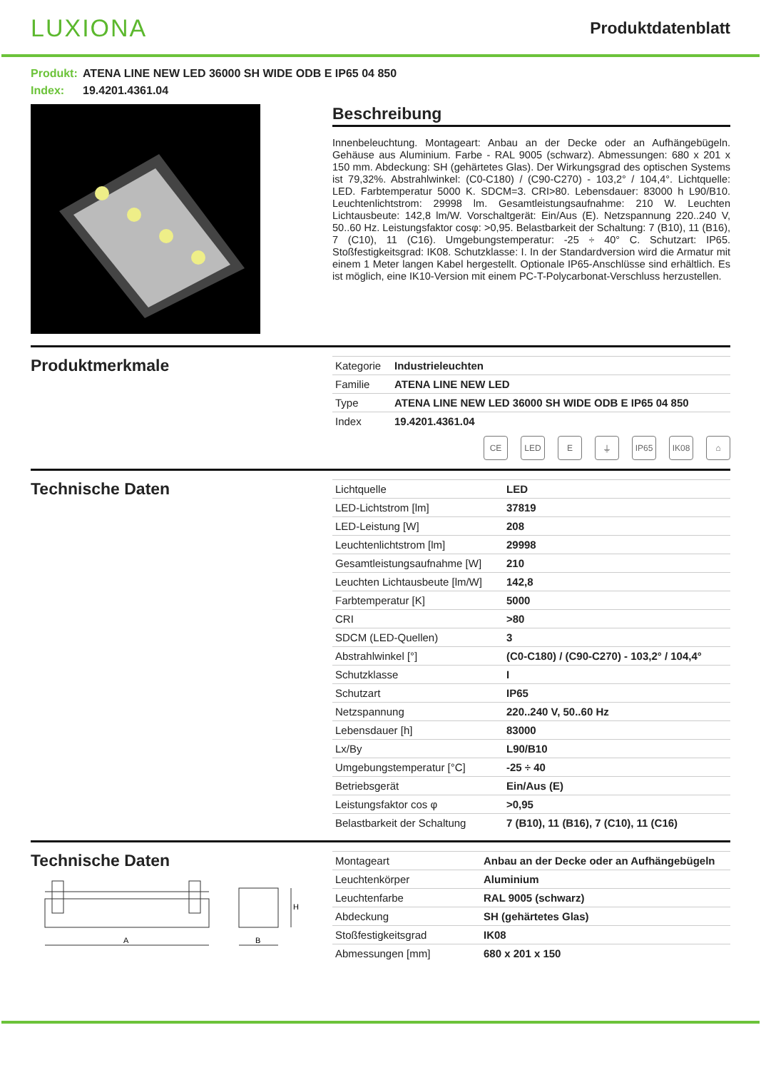LUXIONA
Produktdatenblatt
Produkt: ATENA LINE NEW LED 36000 SH WIDE ODB E IP65 04 850
Index: 19.4201.4361.04
Beschreibung
Innenbeleuchtung. Montageart: Anbau an der Decke oder an Aufhängebügeln. Gehäuse aus Aluminium. Farbe - RAL 9005 (schwarz). Abmessungen: 680 x 201 x 150 mm. Abdeckung: SH (gehärtetes Glas). Der Wirkungsgrad des optischen Systems ist 79,32%. Abstrahlwinkel: (C0-C180) / (C90-C270) - 103,2° / 104,4°. Lichtquelle: LED. Farbtemperatur 5000 K. SDCM=3. CRI>80. Lebensdauer: 83000 h L90/B10. Leuchtenlichtstrom: 29998 lm. Gesamtleistungsaufnahme: 210 W. Leuchten Lichtausbeute: 142,8 lm/W. Vorschaltgerät: Ein/Aus (E). Netzspannung 220..240 V, 50..60 Hz. Leistungsfaktor cosφ: >0,95. Belastbarkeit der Schaltung: 7 (B10), 11 (B16), 7 (C10), 11 (C16). Umgebungstemperatur: -25 ÷ 40° C. Schutzart: IP65. Stoßfestigkeitsgrad: IK08. Schutzklasse: I. In der Standardversion wird die Armatur mit einem 1 Meter langen Kabel hergestellt. Optionale IP65-Anschlüsse sind erhältlich. Es ist möglich, eine IK10-Version mit einem PC-T-Polycarbonat-Verschluss herzustellen.
Produktmerkmale
| Kategorie | Industrieleuchten |
| Familie | ATENA LINE NEW LED |
| Type | ATENA LINE NEW LED 36000 SH WIDE ODB E IP65 04 850 |
| Index | 19.4201.4361.04 |
CE LED E ⏚ IP65 IK08 ⌂
Technische Daten
| Lichtquelle | LED |
| LED-Lichtstrom [lm] | 37819 |
| LED-Leistung [W] | 208 |
| Leuchtenlichtstrom [lm] | 29998 |
| Gesamtleistungsaufnahme [W] | 210 |
| Leuchten Lichtausbeute [lm/W] | 142,8 |
| Farbtemperatur [K] | 5000 |
| CRI | >80 |
| SDCM (LED-Quellen) | 3 |
| Abstrahlwinkel [°] | (C0-C180) / (C90-C270) - 103,2° / 104,4° |
| Schutzklasse | I |
| Schutzart | IP65 |
| Netzspannung | 220..240 V, 50..60 Hz |
| Lebensdauer [h] | 83000 |
| Lx/By | L90/B10 |
| Umgebungstemperatur [°C] | -25 ÷ 40 |
| Betriebsgerät | Ein/Aus (E) |
| Leistungsfaktor cos φ | >0,95 |
| Belastbarkeit der Schaltung | 7 (B10), 11 (B16), 7 (C10), 11 (C16) |
Technische Daten
A
B
H
| Montageart | Anbau an der Decke oder an Aufhängebügeln |
| Leuchtenkörper | Aluminium |
| Leuchtenfarbe | RAL 9005 (schwarz) |
| Abdeckung | SH (gehärtetes Glas) |
| Stoßfestigkeitsgrad | IK08 |
| Abmessungen [mm] | 680 x 201 x 150 |